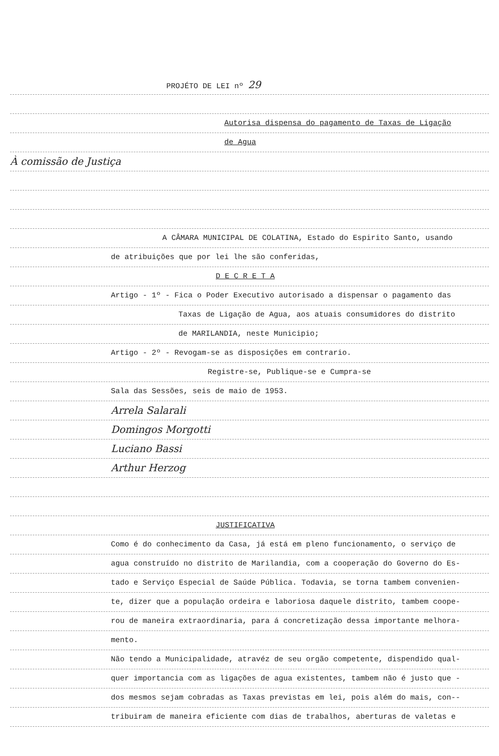PROJÉTO DE LEI nº 29
Autorisa dispensa do pagamento de Taxas de Ligação
de Agua
À comissão de Justiça
A CÂMARA MUNICIPAL DE COLATINA, Estado do Espirito Santo, usando
de atribuições que por lei lhe são conferidas,
D E C R E T A
Artigo - 1º - Fica o Poder Executivo autorisado a dispensar o pagamento das
Taxas de Ligação de Agua, aos atuais consumidores do distrito
de MARILANDIA, neste Municipio;
Artigo - 2º - Revogam-se as disposições em contrario.
Registre-se, Publique-se e Cumpra-se
Sala das Sessões, seis de maio de 1953.
Arrela Salarali
Domingos Morgotti
Luciano Bassi
Arthur Herzog
JUSTIFICATIVA
Como é do conhecimento da Casa, já está em pleno funcionamento, o serviço de
agua construído no distrito de Marilandia, com a cooperação do Governo do Es-
tado e Serviço Especial de Saúde Pública. Todavia, se torna tambem convenien-
te, dizer que a população ordeira e laboriosa daquele distrito, tambem coope-
rou de maneira extraordinaria, para á concretização dessa importante melhora-
mento.
Não tendo a Municipalidade, atravéz de seu orgão competente, dispendido qual-
quer importancia com as ligações de agua existentes, tambem não é justo que -
dos mesmos sejam cobradas as Taxas previstas em lei, pois além do mais, con--
tribuiram de maneira eficiente com dias de trabalhos, aberturas de valetas e